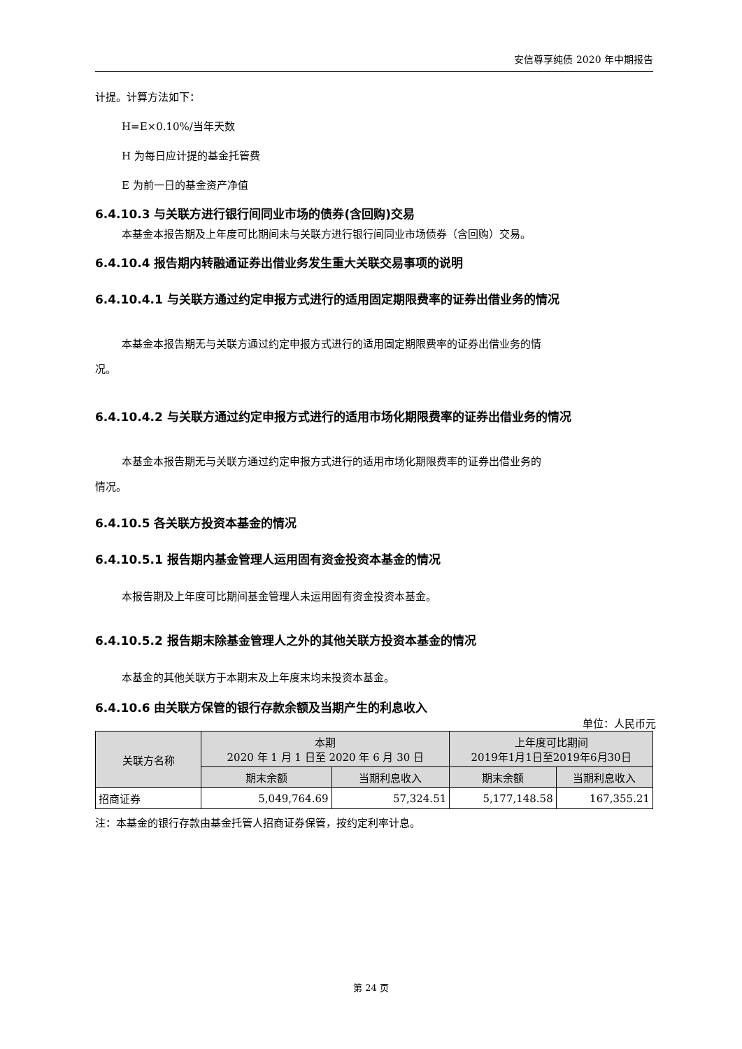安信尊享纯债 2020 年中期报告
计提。计算方法如下：
H=E×0.10%/当年天数
H 为每日应计提的基金托管费
E 为前一日的基金资产净值
6.4.10.3 与关联方进行银行间同业市场的债券(含回购)交易
本基金本报告期及上年度可比期间未与关联方进行银行间同业市场债券（含回购）交易。
6.4.10.4 报告期内转融通证券出借业务发生重大关联交易事项的说明
6.4.10.4.1 与关联方通过约定申报方式进行的适用固定期限费率的证券出借业务的情况
本基金本报告期无与关联方通过约定申报方式进行的适用固定期限费率的证券出借业务的情
况。
6.4.10.4.2 与关联方通过约定申报方式进行的适用市场化期限费率的证券出借业务的情况
本基金本报告期无与关联方通过约定申报方式进行的适用市场化期限费率的证券出借业务的
情况。
6.4.10.5 各关联方投资本基金的情况
6.4.10.5.1 报告期内基金管理人运用固有资金投资本基金的情况
本报告期及上年度可比期间基金管理人未运用固有资金投资本基金。
6.4.10.5.2 报告期末除基金管理人之外的其他关联方投资本基金的情况
本基金的其他关联方于本期末及上年度末均未投资本基金。
6.4.10.6 由关联方保管的银行存款余额及当期产生的利息收入
单位：人民币元
| 关联方名称 | 本期 2020 年 1 月 1 日至 2020 年 6 月 30 日 | | 上年度可比期间 2019年1月1日至2019年6月30日 | |
| --- | --- | --- | --- | --- |
| | 期末余额 | 当期利息收入 | 期末余额 | 当期利息收入 |
| 招商证券 | 5,049,764.69 | 57,324.51 | 5,177,148.58 | 167,355.21 |
注：本基金的银行存款由基金托管人招商证券保管，按约定利率计息。
第 24 页